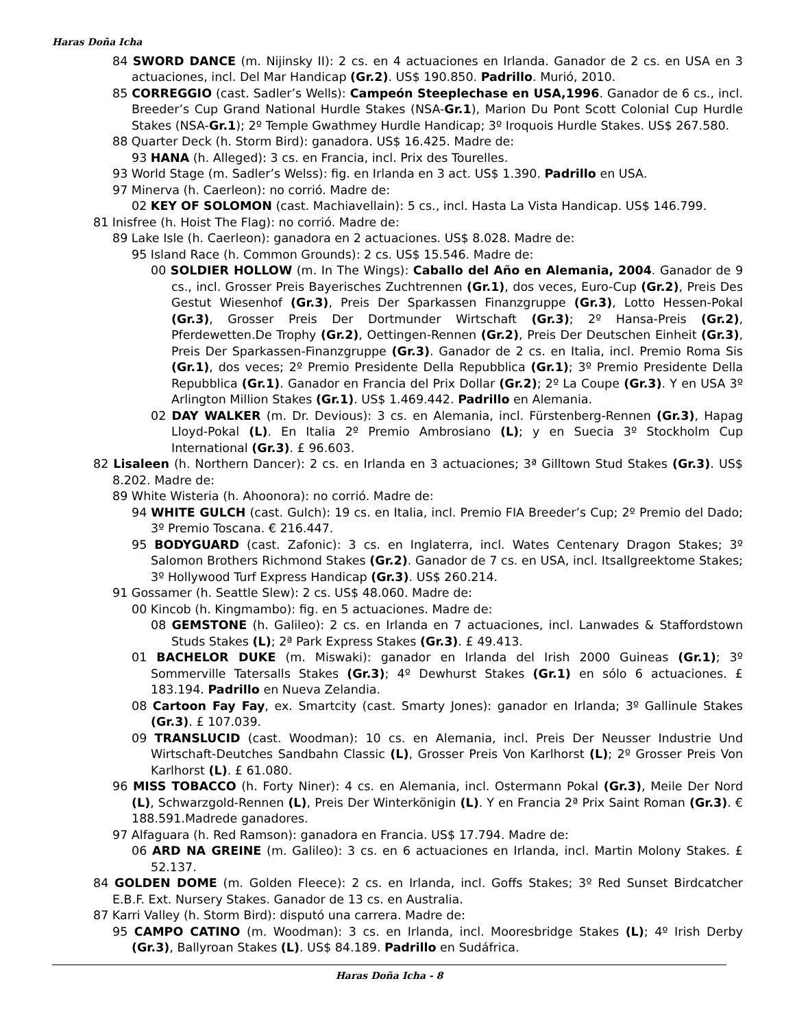Haras Doña Icha
84 SWORD DANCE (m. Nijinsky II): 2 cs. en 4 actuaciones en Irlanda. Ganador de 2 cs. en USA en 3 actuaciones, incl. Del Mar Handicap (Gr.2). US$ 190.850. Padrillo. Murió, 2010.
85 CORREGGIO (cast. Sadler’s Wells): Campeón Steeplechase en USA,1996. Ganador de 6 cs., incl. Breeder’s Cup Grand National Hurdle Stakes (NSA-Gr.1), Marion Du Pont Scott Colonial Cup Hurdle Stakes (NSA-Gr.1); 2º Temple Gwathmey Hurdle Handicap; 3º Iroquois Hurdle Stakes. US$ 267.580.
88 Quarter Deck (h. Storm Bird): ganadora. US$ 16.425. Madre de:
93 HANA (h. Alleged): 3 cs. en Francia, incl. Prix des Tourelles.
93 World Stage (m. Sadler’s Welss): fig. en Irlanda en 3 act. US$ 1.390. Padrillo en USA.
97 Minerva (h. Caerleon): no corrió. Madre de:
02 KEY OF SOLOMON (cast. Machiavellain): 5 cs., incl. Hasta La Vista Handicap. US$ 146.799.
81 Inisfree (h. Hoist The Flag): no corrió. Madre de:
89 Lake Isle (h. Caerleon): ganadora en 2 actuaciones. US$ 8.028. Madre de:
95 Island Race (h. Common Grounds): 2 cs. US$ 15.546. Madre de:
00 SOLDIER HOLLOW (m. In The Wings): Caballo del Año en Alemania, 2004. Ganador de 9 cs., incl. Grosser Preis Bayerisches Zuchtrennen (Gr.1), dos veces, Euro-Cup (Gr.2), Preis Des Gestut Wiesenhof (Gr.3), Preis Der Sparkassen Finanzgruppe (Gr.3), Lotto Hessen-Pokal (Gr.3), Grosser Preis Der Dortmunder Wirtschaft (Gr.3); 2º Hansa-Preis (Gr.2), Pferdewetten.De Trophy (Gr.2), Oettingen-Rennen (Gr.2), Preis Der Deutschen Einheit (Gr.3), Preis Der Sparkassen-Finanzgruppe (Gr.3). Ganador de 2 cs. en Italia, incl. Premio Roma Sis (Gr.1), dos veces; 2º Premio Presidente Della Repubblica (Gr.1); 3º Premio Presidente Della Repubblica (Gr.1). Ganador en Francia del Prix Dollar (Gr.2); 2º La Coupe (Gr.3). Y en USA 3º Arlington Million Stakes (Gr.1). US$ 1.469.442. Padrillo en Alemania.
02 DAY WALKER (m. Dr. Devious): 3 cs. en Alemania, incl. Fürstenberg-Rennen (Gr.3), Hapag Lloyd-Pokal (L). En Italia 2º Premio Ambrosiano (L); y en Suecia 3º Stockholm Cup International (Gr.3). £ 96.603.
82 Lisaleen (h. Northern Dancer): 2 cs. en Irlanda en 3 actuaciones; 3ª Gilltown Stud Stakes (Gr.3). US$ 8.202. Madre de:
89 White Wisteria (h. Ahoonora): no corrió. Madre de:
94 WHITE GULCH (cast. Gulch): 19 cs. en Italia, incl. Premio FIA Breeder’s Cup; 2º Premio del Dado; 3º Premio Toscana. € 216.447.
95 BODYGUARD (cast. Zafonic): 3 cs. en Inglaterra, incl. Wates Centenary Dragon Stakes; 3º Salomon Brothers Richmond Stakes (Gr.2). Ganador de 7 cs. en USA, incl. Itsallgreektome Stakes; 3º Hollywood Turf Express Handicap (Gr.3). US$ 260.214.
91 Gossamer (h. Seattle Slew): 2 cs. US$ 48.060. Madre de:
00 Kincob (h. Kingmambo): fig. en 5 actuaciones. Madre de:
08 GEMSTONE (h. Galileo): 2 cs. en Irlanda en 7 actuaciones, incl. Lanwades & Staffordstown Studs Stakes (L); 2ª Park Express Stakes (Gr.3). £ 49.413.
01 BACHELOR DUKE (m. Miswaki): ganador en Irlanda del Irish 2000 Guineas (Gr.1); 3º Sommerville Tatersalls Stakes (Gr.3); 4º Dewhurst Stakes (Gr.1) en sólo 6 actuaciones. £ 183.194. Padrillo en Nueva Zelandia.
08 Cartoon Fay Fay, ex. Smartcity (cast. Smarty Jones): ganador en Irlanda; 3º Gallinule Stakes (Gr.3). £ 107.039.
09 TRANSLUCID (cast. Woodman): 10 cs. en Alemania, incl. Preis Der Neusser Industrie Und Wirtschaft-Deutches Sandbahn Classic (L), Grosser Preis Von Karlhorst (L); 2º Grosser Preis Von Karlhorst (L). £ 61.080.
96 MISS TOBACCO (h. Forty Niner): 4 cs. en Alemania, incl. Ostermann Pokal (Gr.3), Meile Der Nord (L), Schwarzgold-Rennen (L), Preis Der Winterkönigin (L). Y en Francia 2ª Prix Saint Roman (Gr.3). € 188.591.Madrede ganadores.
97 Alfaguara (h. Red Ramson): ganadora en Francia. US$ 17.794. Madre de:
06 ARD NA GREINE (m. Galileo): 3 cs. en 6 actuaciones en Irlanda, incl. Martin Molony Stakes. £ 52.137.
84 GOLDEN DOME (m. Golden Fleece): 2 cs. en Irlanda, incl. Goffs Stakes; 3º Red Sunset Birdcatcher E.B.F. Ext. Nursery Stakes. Ganador de 13 cs. en Australia.
87 Karri Valley (h. Storm Bird): disputó una carrera. Madre de:
95 CAMPO CATINO (m. Woodman): 3 cs. en Irlanda, incl. Mooresbridge Stakes (L); 4º Irish Derby (Gr.3), Ballyroan Stakes (L). US$ 84.189. Padrillo en Sudáfrica.
Haras Doña Icha - 8